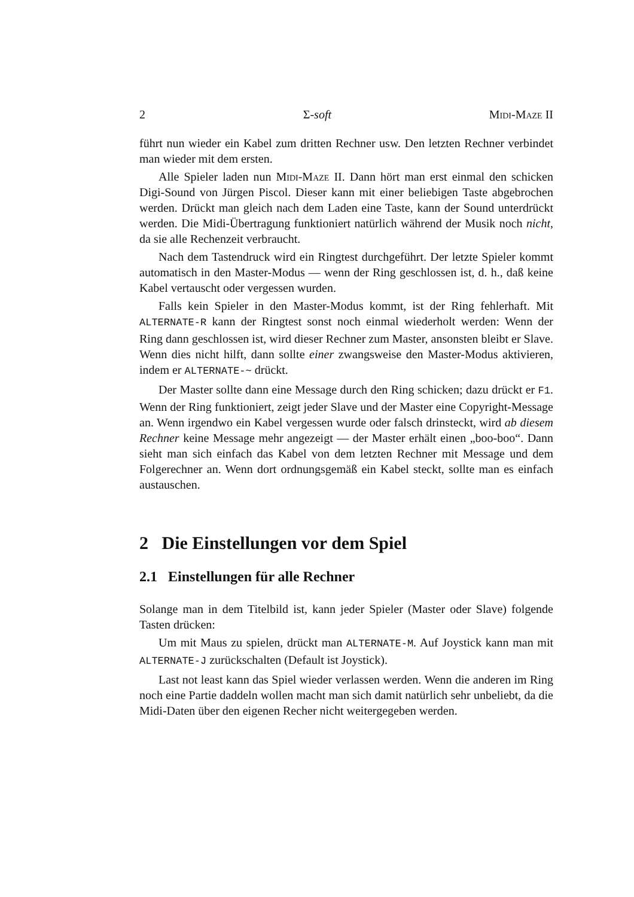2 Σ-soft Midi-Maze II
führt nun wieder ein Kabel zum dritten Rechner usw. Den letzten Rechner verbindet man wieder mit dem ersten.
Alle Spieler laden nun Midi-Maze II. Dann hört man erst einmal den schicken Digi-Sound von Jürgen Piscol. Dieser kann mit einer beliebigen Taste abgebrochen werden. Drückt man gleich nach dem Laden eine Taste, kann der Sound unterdrückt werden. Die Midi-Übertragung funktioniert natürlich während der Musik noch nicht, da sie alle Rechenzeit verbraucht.
Nach dem Tastendruck wird ein Ringtest durchgeführt. Der letzte Spieler kommt automatisch in den Master-Modus — wenn der Ring geschlossen ist, d. h., daß keine Kabel vertauscht oder vergessen wurden.
Falls kein Spieler in den Master-Modus kommt, ist der Ring fehlerhaft. Mit ALTERNATE-R kann der Ringtest sonst noch einmal wiederholt werden: Wenn der Ring dann geschlossen ist, wird dieser Rechner zum Master, ansonsten bleibt er Slave. Wenn dies nicht hilft, dann sollte einer zwangsweise den Master-Modus aktivieren, indem er ALTERNATE-~ drückt.
Der Master sollte dann eine Message durch den Ring schicken; dazu drückt er F1. Wenn der Ring funktioniert, zeigt jeder Slave und der Master eine Copyright-Message an. Wenn irgendwo ein Kabel vergessen wurde oder falsch drinsteckt, wird ab diesem Rechner keine Message mehr angezeigt — der Master erhält einen „boo-boo“. Dann sieht man sich einfach das Kabel von dem letzten Rechner mit Message und dem Folgerechner an. Wenn dort ordnungsgemäß ein Kabel steckt, sollte man es einfach austauschen.
2 Die Einstellungen vor dem Spiel
2.1 Einstellungen für alle Rechner
Solange man in dem Titelbild ist, kann jeder Spieler (Master oder Slave) folgende Tasten drücken:
Um mit Maus zu spielen, drückt man ALTERNATE-M. Auf Joystick kann man mit ALTERNATE-J zurückschalten (Default ist Joystick).
Last not least kann das Spiel wieder verlassen werden. Wenn die anderen im Ring noch eine Partie daddeln wollen macht man sich damit natürlich sehr unbeliebt, da die Midi-Daten über den eigenen Recher nicht weitergegeben werden.